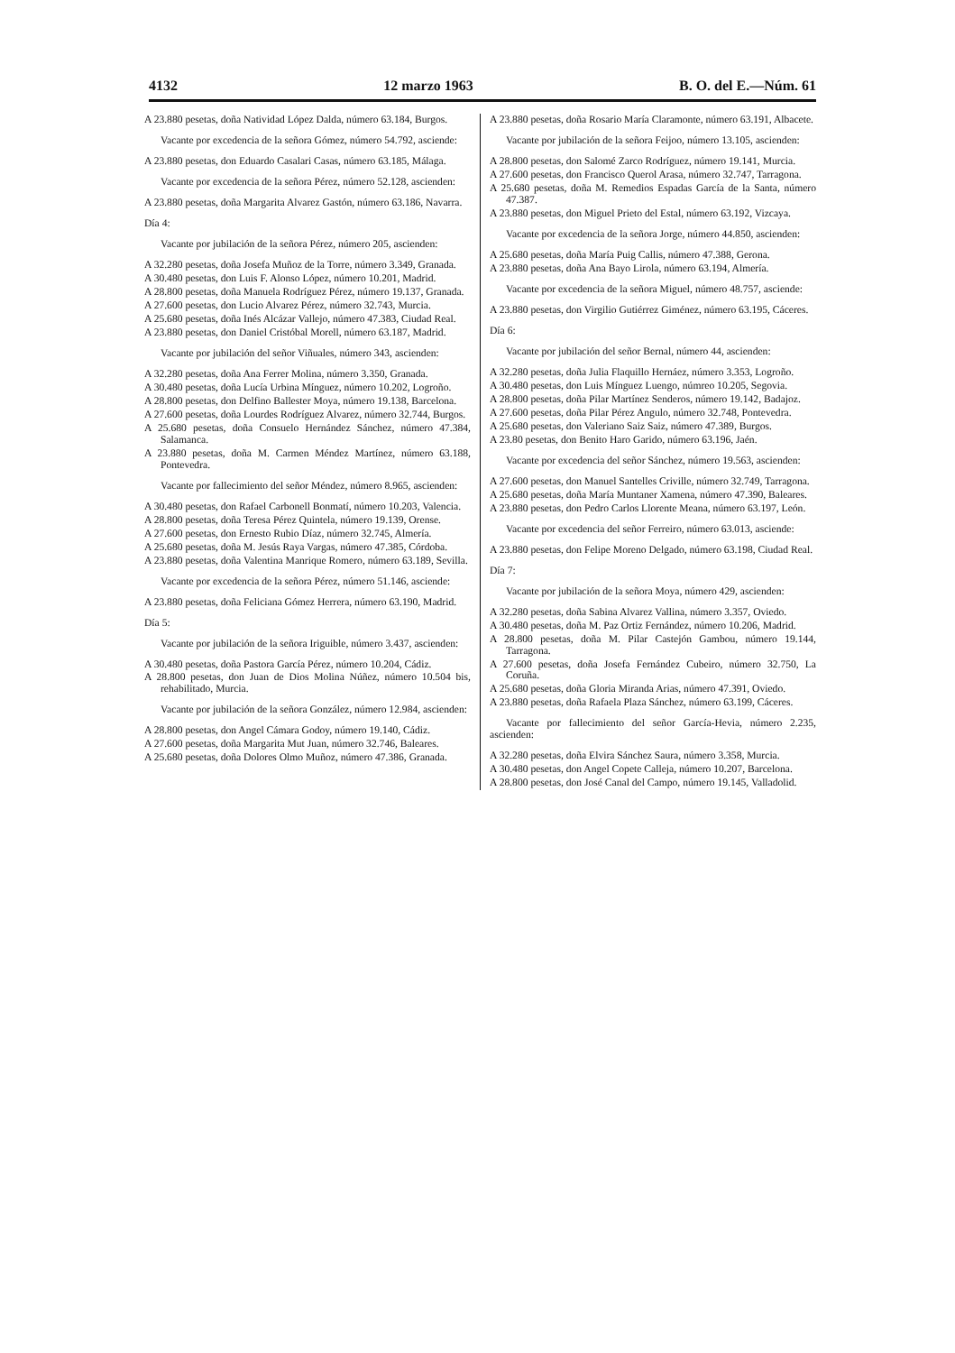4132 12 marzo 1963 B. O. del E.—Núm. 61
A 23.880 pesetas, doña Natividad López Dalda, número 63.184, Burgos.
Vacante por excedencia de la señora Gómez, número 54.792, asciende:
A 23.880 pesetas, don Eduardo Casalari Casas, número 63.185, Málaga.
Vacante por excedencia de la señora Pérez, número 52.128, ascienden:
A 23.880 pesetas, doña Margarita Alvarez Gastón, número 63.186, Navarra.
Día 4:
Vacante por jubilación de la señora Pérez, número 205, ascienden:
A 32.280 pesetas, doña Josefa Muñoz de la Torre, número 3.349, Granada.
A 30.480 pesetas, don Luis F. Alonso López, número 10.201, Madrid.
A 28.800 pesetas, doña Manuela Rodríguez Pérez, número 19.137, Granada.
A 27.600 pesetas, don Lucio Alvarez Pérez, número 32.743, Murcia.
A 25.680 pesetas, doña Inés Alcázar Vallejo, número 47.383, Ciudad Real.
A 23.880 pesetas, don Daniel Cristóbal Morell, número 63.187, Madrid.
Vacante por jubilación del señor Viñuales, número 343, ascienden:
A 32.280 pesetas, doña Ana Ferrer Molina, número 3.350, Granada.
A 30.480 pesetas, doña Lucía Urbina Mínguez, número 10.202, Logroño.
A 28.800 pesetas, don Delfino Ballester Moya, número 19.138, Barcelona.
A 27.600 pesetas, doña Lourdes Rodríguez Alvarez, número 32.744, Burgos.
A 25.680 pesetas, doña Consuelo Hernández Sánchez, número 47.384, Salamanca.
A 23.880 pesetas, doña M. Carmen Méndez Martínez, número 63.188, Pontevedra.
Vacante por fallecimiento del señor Méndez, número 8.965, ascienden:
A 30.480 pesetas, don Rafael Carbonell Bonmatí, número 10.203, Valencia.
A 28.800 pesetas, doña Teresa Pérez Quintela, número 19.139, Orense.
A 27.600 pesetas, don Ernesto Rubio Díaz, número 32.745, Almería.
A 25.680 pesetas, doña M. Jesús Raya Vargas, número 47.385, Córdoba.
A 23.880 pesetas, doña Valentina Manrique Romero, número 63.189, Sevilla.
Vacante por excedencia de la señora Pérez, número 51.146, asciende:
A 23.880 pesetas, doña Feliciana Gómez Herrera, número 63.190, Madrid.
Día 5:
Vacante por jubilación de la señora Iriguible, número 3.437, ascienden:
A 30.480 pesetas, doña Pastora García Pérez, número 10.204, Cádiz.
A 28.800 pesetas, don Juan de Dios Molina Núñez, número 10.504 bis, rehabilitado, Murcia.
Vacante por jubilación de la señora González, número 12.984, ascienden:
A 28.800 pesetas, don Angel Cámara Godoy, número 19.140, Cádiz.
A 27.600 pesetas, doña Margarita Mut Juan, número 32.746, Baleares.
A 25.680 pesetas, doña Dolores Olmo Muñoz, número 47.386, Granada.
A 23.880 pesetas, doña Rosario María Claramonte, número 63.191, Albacete.
Vacante por jubilación de la señora Feijoo, número 13.105, ascienden:
A 28.800 pesetas, don Salomé Zarco Rodríguez, número 19.141, Murcia.
A 27.600 pesetas, don Francisco Querol Arasa, número 32.747, Tarragona.
A 25.680 pesetas, doña M. Remedios Espadas García de la Santa, número 47.387.
A 23.880 pesetas, don Miguel Prieto del Estal, número 63.192, Vizcaya.
Vacante por excedencia de la señora Jorge, número 44.850, ascienden:
A 25.680 pesetas, doña María Puig Callis, número 47.388, Gerona.
A 23.880 pesetas, doña Ana Bayo Lirola, número 63.194, Almería.
Vacante por excedencia de la señora Miguel, número 48.757, asciende:
A 23.880 pesetas, don Virgilio Gutiérrez Giménez, número 63.195, Cáceres.
Día 6:
Vacante por jubilación del señor Bernal, número 44, ascienden:
A 32.280 pesetas, doña Julia Flaquillo Hernáez, número 3.353, Logroño.
A 30.480 pesetas, don Luis Mínguez Luengo, númreo 10.205, Segovia.
A 28.800 pesetas, doña Pilar Martínez Senderos, número 19.142, Badajoz.
A 27.600 pesetas, doña Pilar Pérez Angulo, número 32.748, Pontevedra.
A 25.680 pesetas, don Valeriano Saiz Saiz, número 47.389, Burgos.
A 23.80 pesetas, don Benito Haro Garido, número 63.196, Jaén.
Vacante por excedencia del señor Sánchez, número 19.563, ascienden:
A 27.600 pesetas, don Manuel Santelles Criville, número 32.749, Tarragona.
A 25.680 pesetas, doña María Muntaner Xamena, número 47.390, Baleares.
A 23.880 pesetas, don Pedro Carlos Llorente Meana, número 63.197, León.
Vacante por excedencia del señor Ferreiro, número 63.013, asciende:
A 23.880 pesetas, don Felipe Moreno Delgado, número 63.198, Ciudad Real.
Día 7:
Vacante por jubilación de la señora Moya, número 429, ascienden:
A 32.280 pesetas, doña Sabina Alvarez Vallina, número 3.357, Oviedo.
A 30.480 pesetas, doña M. Paz Ortiz Fernández, número 10.206, Madrid.
A 28.800 pesetas, doña M. Pilar Castejón Gambou, número 19.144, Tarragona.
A 27.600 pesetas, doña Josefa Fernández Cubeiro, número 32.750, La Coruña.
A 25.680 pesetas, doña Gloria Miranda Arias, número 47.391, Oviedo.
A 23.880 pesetas, doña Rafaela Plaza Sánchez, número 63.199, Cáceres.
Vacante por fallecimiento del señor García-Hevia, número 2.235, ascienden:
A 32.280 pesetas, doña Elvira Sánchez Saura, número 3.358, Murcia.
A 30.480 pesetas, don Angel Copete Calleja, número 10.207, Barcelona.
A 28.800 pesetas, don José Canal del Campo, número 19.145, Valladolid.